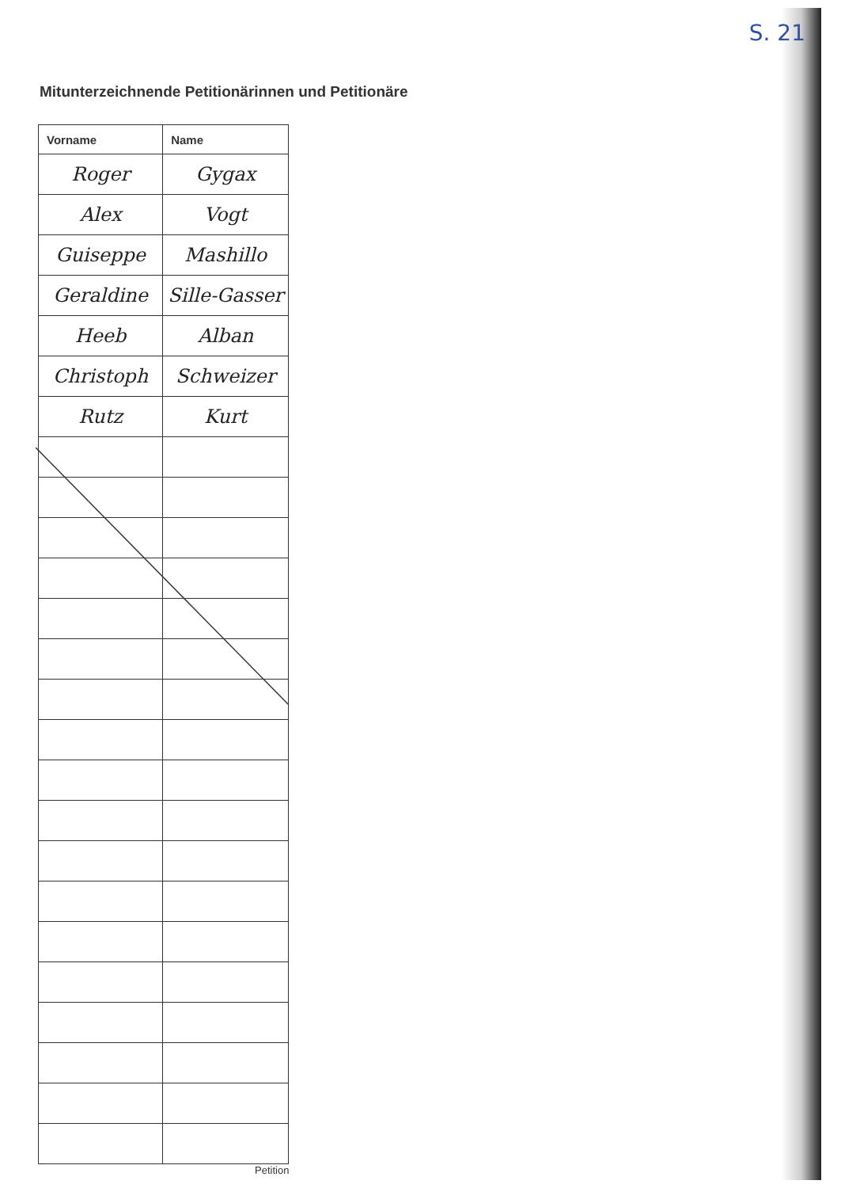S. 21
Mitunterzeichnende Petitionärinnen und Petitionäre
| Vorname | Name |
| --- | --- |
| Roger | Gygax |
| Alex | Vogt |
| Guiseppe | Mashillo |
| Geraldine | Sille-Gasser |
| Heeb | Alban |
| Christoph | Schweizer |
| Rutz | Kurt |
Petition